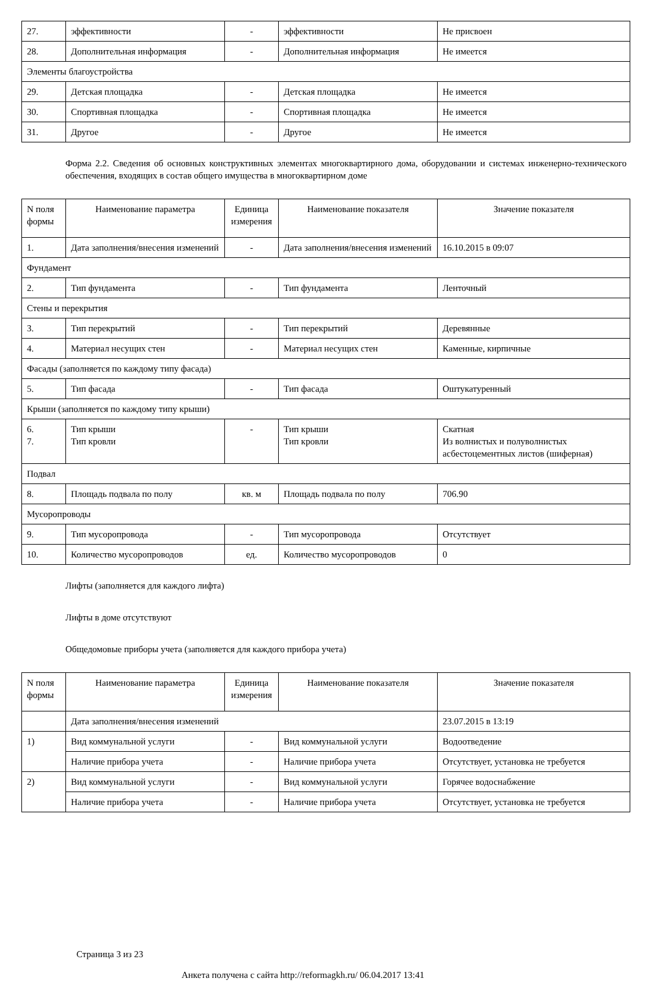| 27. | эффективности | - | эффективности | Не присвоен |
| 28. | Дополнительная информация | - | Дополнительная информация | Не имеется |
| Элементы благоустройства | | | | |
| 29. | Детская площадка | - | Детская площадка | Не имеется |
| 30. | Спортивная площадка | - | Спортивная площадка | Не имеется |
| 31. | Другое | - | Другое | Не имеется |
Форма 2.2. Сведения об основных конструктивных элементах многоквартирного дома, оборудовании и системах инженерно-технического обеспечения, входящих в состав общего имущества в многоквартирном доме
| N поля формы | Наименование параметра | Единица измерения | Наименование показателя | Значение показателя |
| --- | --- | --- | --- | --- |
| 1. | Дата заполнения/внесения изменений | - | Дата заполнения/внесения изменений | 16.10.2015 в 09:07 |
| Фундамент | | | | |
| 2. | Тип фундамента | - | Тип фундамента | Ленточный |
| Стены и перекрытия | | | | |
| 3. | Тип перекрытий | - | Тип перекрытий | Деревянные |
| 4. | Материал несущих стен | - | Материал несущих стен | Каменные, кирпичные |
| Фасады (заполняется по каждому типу фасада) | | | | |
| 5. | Тип фасада | - | Тип фасада | Оштукатуренный |
| Крыши (заполняется по каждому типу крыши) | | | | |
| 6. 7. | Тип крыши Тип кровли | - | Тип крыши Тип кровли | Скатная Из волнистых и полуволнистых асбестоцементных листов (шиферная) |
| Подвал | | | | |
| 8. | Площадь подвала по полу | кв. м | Площадь подвала по полу | 706.90 |
| Мусоропроводы | | | | |
| 9. | Тип мусоропровода | - | Тип мусоропровода | Отсутствует |
| 10. | Количество мусоропроводов | ед. | Количество мусоропроводов | 0 |
Лифты (заполняется для каждого лифта)
Лифты в доме отсутствуют
Общедомовые приборы учета (заполняется для каждого прибора учета)
| N поля формы | Наименование параметра | Единица измерения | Наименование показателя | Значение показателя |
| --- | --- | --- | --- | --- |
| | Дата заполнения/внесения изменений | | | 23.07.2015 в 13:19 |
| 1) | Вид коммунальной услуги | - | Вид коммунальной услуги | Водоотведение |
| | Наличие прибора учета | - | Наличие прибора учета | Отсутствует, установка не требуется |
| 2) | Вид коммунальной услуги | - | Вид коммунальной услуги | Горячее водоснабжение |
| | Наличие прибора учета | - | Наличие прибора учета | Отсутствует, установка не требуется |
Страница 3 из 23
Анкета получена с сайта http://reformagkh.ru/ 06.04.2017 13:41